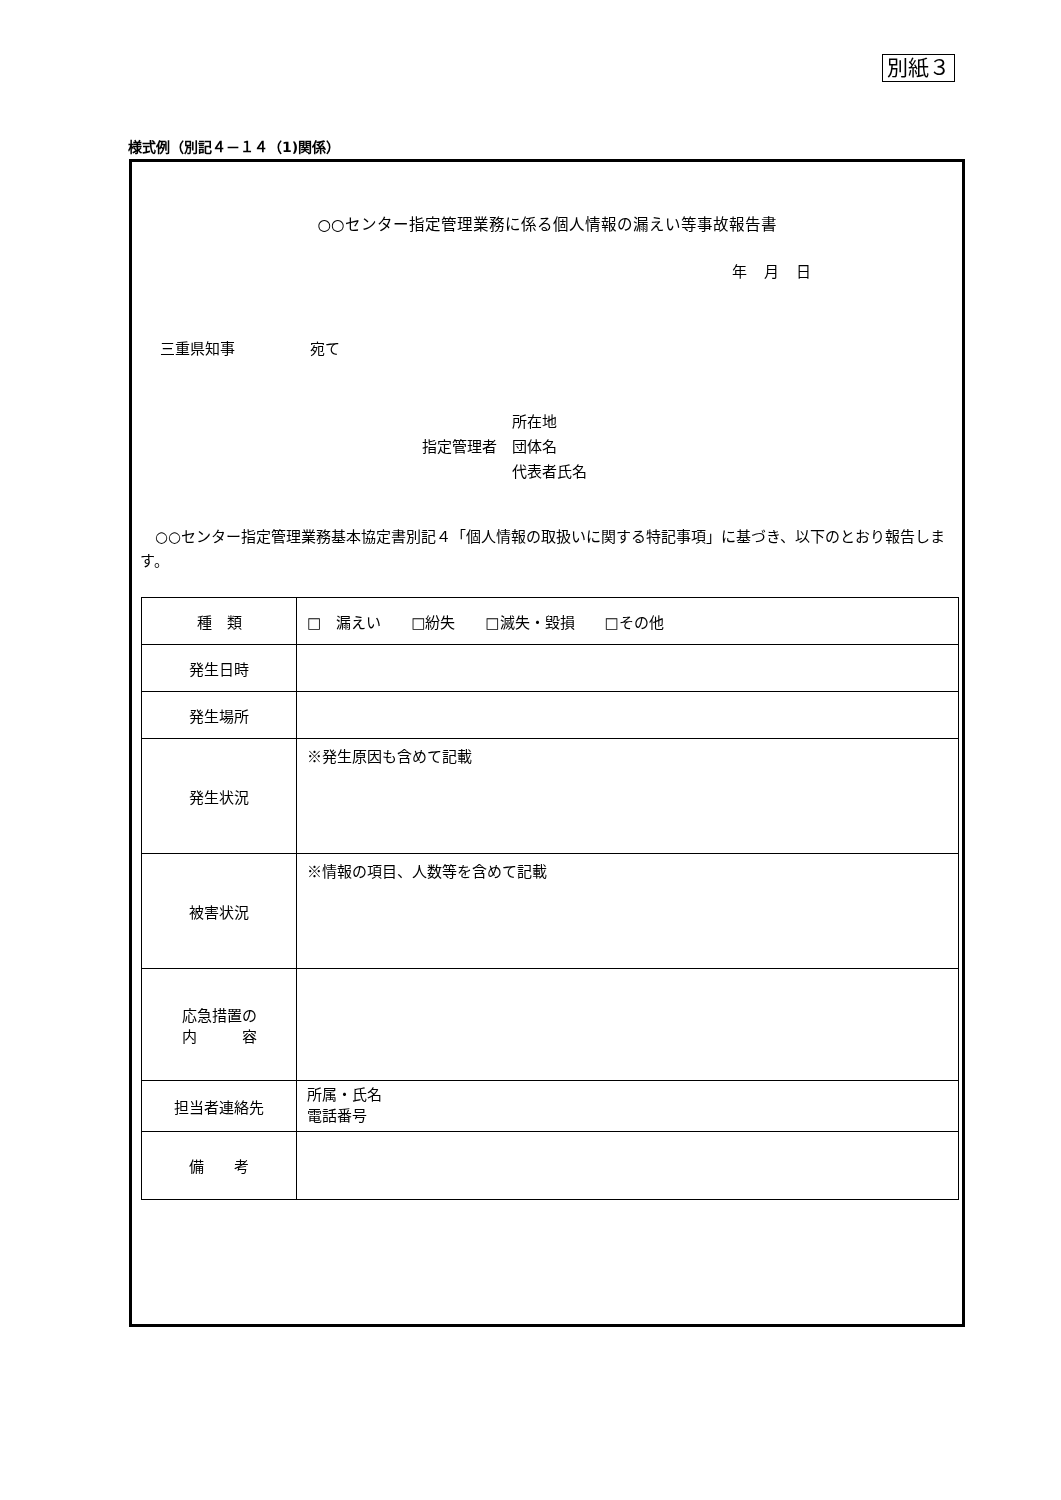別紙３
様式例（別記４－１４（1)関係）
○○センター指定管理業務に係る個人情報の漏えい等事故報告書
年 月 日
三重県知事　　　　　宛て
指定管理者　
所在地
団体名
代表者氏名
○○センター指定管理業務基本協定書別記４「個人情報の取扱いに関する特記事項」に基づき、以下のとおり報告します。
| 種 類 | □ 漏えい □紛失 □滅失・毀損 □その他 |
| 発生日時 | |
| 発生場所 | |
| 発生状況 | ※発生原因も含めて記載 |
| 被害状況 | ※情報の項目、人数等を含めて記載 |
| 応急措置の 内 容 | |
| 担当者連絡先 | 所属・氏名 電話番号 |
| 備 考 | |